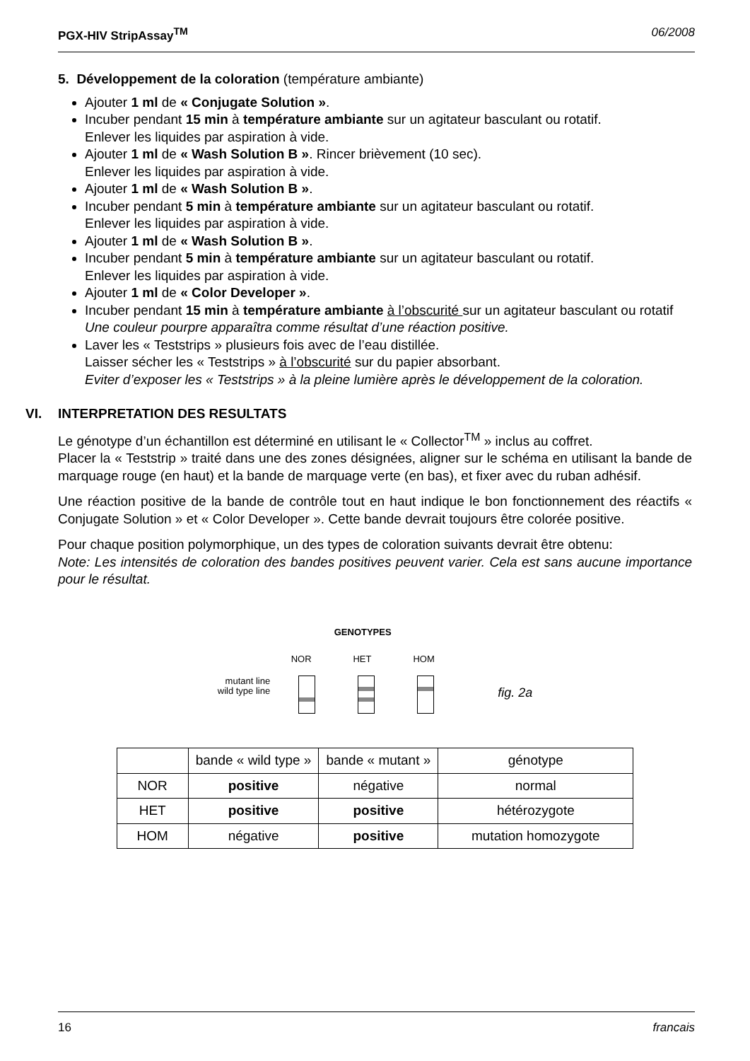PGX-HIV StripAssay<sup>TM</sup> 06/2008
5. Développement de la coloration (température ambiante)
Ajouter 1 ml de « Conjugate Solution ».
Incuber pendant 15 min à température ambiante sur un agitateur basculant ou rotatif.
Enlever les liquides par aspiration à vide.
Ajouter 1 ml de « Wash Solution B ». Rincer brièvement (10 sec).
Enlever les liquides par aspiration à vide.
Ajouter 1 ml de « Wash Solution B ».
Incuber pendant 5 min à température ambiante sur un agitateur basculant ou rotatif.
Enlever les liquides par aspiration à vide.
Ajouter 1 ml de « Wash Solution B ».
Incuber pendant 5 min à température ambiante sur un agitateur basculant ou rotatif.
Enlever les liquides par aspiration à vide.
Ajouter 1 ml de « Color Developer ».
Incuber pendant 15 min à température ambiante à l’obscurité sur un agitateur basculant ou rotatif
Une couleur pourpre apparaîtra comme résultat d’une réaction positive.
Laver les « Teststrips » plusieurs fois avec de l’eau distillée.
Laisser sécher les « Teststrips » à l’obscurité sur du papier absorbant.
Eviter d’exposer les « Teststrips » à la pleine lumière après le développement de la coloration.
VI. INTERPRETATION DES RESULTATS
Le génotype d’un échantillon est déterminé en utilisant le « Collector<sup>TM</sup> » inclus au coffret.
Placer la « Teststrip » traité dans une des zones désignées, aligner sur le schéma en utilisant la bande de marquage rouge (en haut) et la bande de marquage verte (en bas), et fixer avec du ruban adhésif.
Une réaction positive de la bande de contrôle tout en haut indique le bon fonctionnement des réactifs « Conjugate Solution » et « Color Developer ». Cette bande devrait toujours être colorée positive.
Pour chaque position polymorphique, un des types de coloration suivants devrait être obtenu:
Note: Les intensités de coloration des bandes positives peuvent varier. Cela est sans aucune importance pour le résultat.
mutant line
wild type line
GENOTYPES
NOR HET HOM
fig. 2a
| | bande « wild type » | bande « mutant » | génotype |
| --- | --- | --- | --- |
| NOR | positive | négative | normal |
| HET | positive | positive | hétérozygote |
| HOM | négative | positive | mutation homozygote |
16 francais